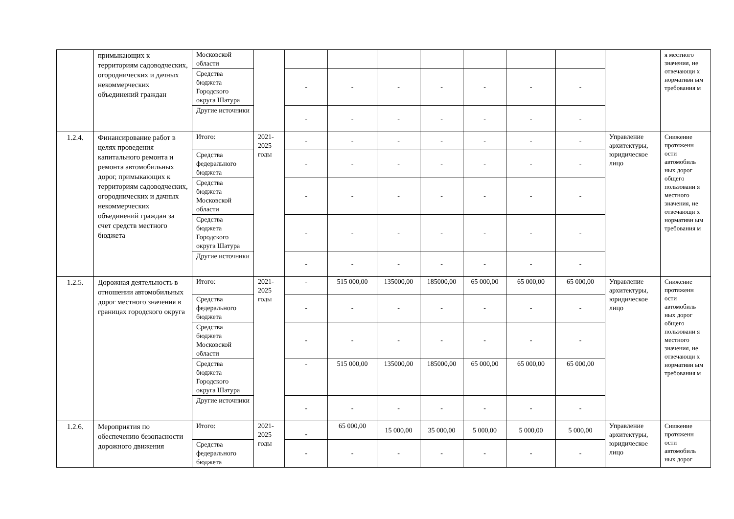| | примыкающих к территориям садоводческих, огороднических и дачных некоммерческих объединений граждан | Московской области | | | | | | | | | | я местного значения, не отвечающи х нормативн ым требования м |
| | | Средства бюджета Городского округа Шатура | | - | - | - | - | - | - | - | | |
| | | Другие источники | | - | - | - | - | - | - | - | | |
| 1.2.4. | Финансирование работ в целях проведения капитального ремонта и ремонта автомобильных дорог, примыкающих к территориям садоводческих, огороднических и дачных некоммерческих объединений граждан за счет средств местного бюджета | Итого: | 2021-2025 годы | - | - | - | - | - | - | - | Управление архитектуры, юридическое лицо | Снижение протяженн ости автомобиль ных дорог общего пользовани я местного значения, не отвечающи х нормативн ым требования м |
| | | Средства федерального бюджета | | - | - | - | - | - | - | - | | |
| | | Средства бюджета Московской области | | - | - | - | - | - | - | - | | |
| | | Средства бюджета Городского округа Шатура | | - | - | - | - | - | - | - | | |
| | | Другие источники | | - | - | - | - | - | - | - | | |
| 1.2.5. | Дорожная деятельность в отношении автомобильных дорог местного значения в границах городского округа | Итого: | 2021-2025 годы | - | 515 000,00 | 135000,00 | 185000,00 | 65 000,00 | 65 000,00 | 65 000,00 | Управление архитектуры, юридическое лицо | Снижение протяженн ости автомобиль ных дорог общего пользовани я местного значения, не отвечающи х нормативн ым требования м |
| | | Средства федерального бюджета | | - | - | - | - | - | - | - | | |
| | | Средства бюджета Московской области | | - | - | - | - | - | - | - | | |
| | | Средства бюджета Городского округа Шатура | | - | 515 000,00 | 135000,00 | 185000,00 | 65 000,00 | 65 000,00 | 65 000,00 | | |
| | | Другие источники | | - | - | - | - | - | - | - | | |
| 1.2.6. | Мероприятия по обеспечению безопасности дорожного движения | Итого: | 2021-2025 годы | - | 65 000,00 | 15 000,00 | 35 000,00 | 5 000,00 | 5 000,00 | 5 000,00 | Управление архитектуры, юридическое лицо | Снижение протяженн ости автомобиль ных дорог |
| | | Средства федерального бюджета | | - | - | - | - | - | - | - | | |